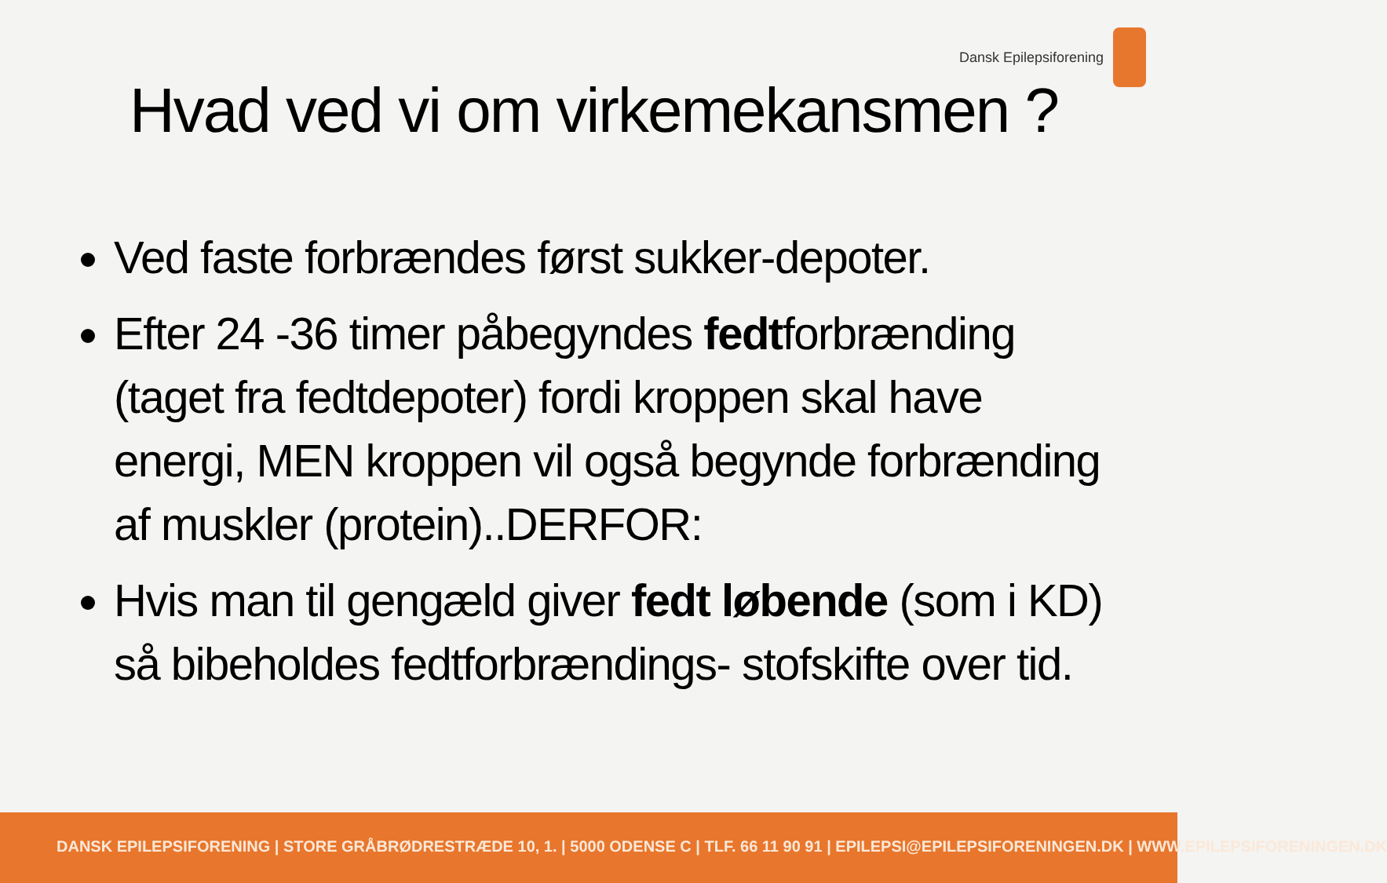Dansk Epilepsiforening
Hvad ved vi om virkemekansmen ?
Ved faste forbrændes først sukker-depoter.
Efter 24 -36 timer påbegyndes fedtforbrænding (taget fra fedtdepoter) fordi kroppen skal have energi, MEN kroppen vil også begynde forbrænding af muskler (protein)..DERFOR:
Hvis man til gengæld giver fedt løbende (som i KD) så bibeholdes fedtforbrændings- stofskifte over tid.
DANSK EPILEPSIFORENING | STORE GRÅBRØDRESTRÆDE 10, 1. | 5000 ODENSE C | TLF. 66 11 90 91 | EPILEPSI@EPILEPSIFORENINGEN.DK | WWW.EPILEPSIFORENINGEN.DK